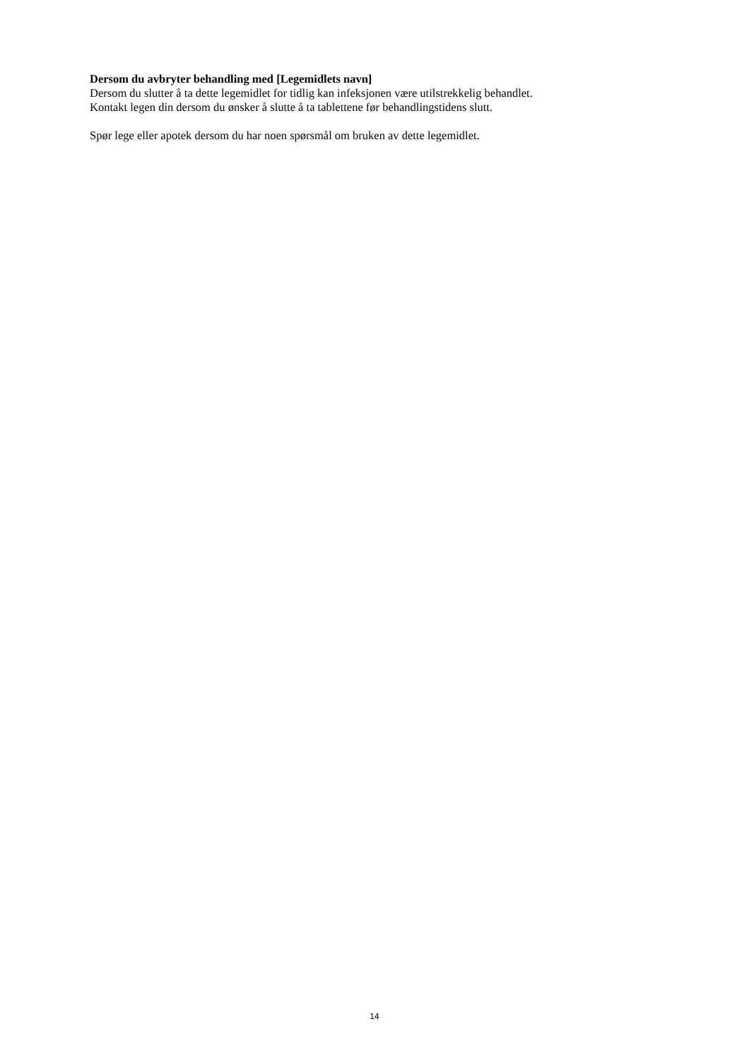Dersom du avbryter behandling med [Legemidlets navn]
Dersom du slutter å ta dette legemidlet for tidlig kan infeksjonen være utilstrekkelig behandlet.
Kontakt legen din dersom du ønsker å slutte å ta tablettene før behandlingstidens slutt.
Spør lege eller apotek dersom du har noen spørsmål om bruken av dette legemidlet.
14